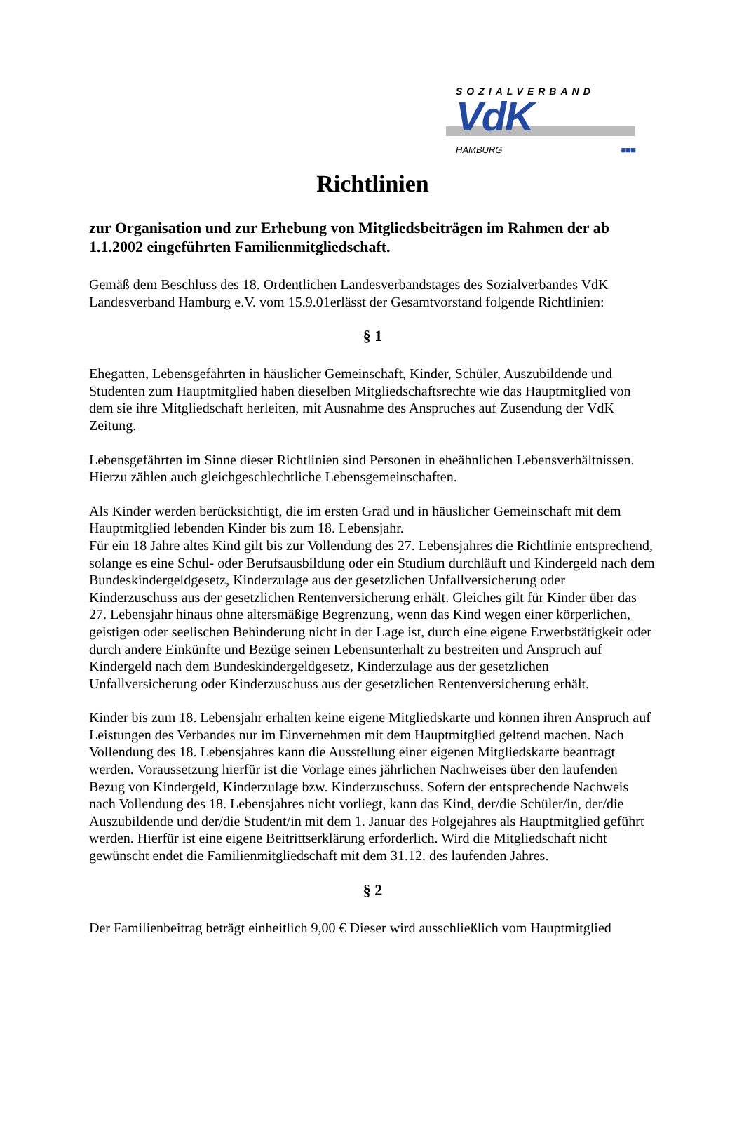SOZIALVERBAND
VdK
HAMBURG ■■■
Richtlinien
zur Organisation und zur Erhebung von Mitgliedsbeiträgen im Rahmen der ab 1.1.2002 eingeführten Familienmitgliedschaft.
Gemäß dem Beschluss des 18. Ordentlichen Landesverbandstages des Sozialverbandes VdK Landesverband Hamburg e.V. vom 15.9.01erlässt der Gesamtvorstand folgende Richtlinien:
§ 1
Ehegatten, Lebensgefährten in häuslicher Gemeinschaft, Kinder, Schüler, Auszubildende und Studenten zum Hauptmitglied haben dieselben Mitgliedschaftsrechte wie das Hauptmitglied von dem sie ihre Mitgliedschaft herleiten, mit Ausnahme des Anspruches auf Zusendung der VdK Zeitung.
Lebensgefährten im Sinne dieser Richtlinien sind Personen in eheähnlichen Lebensverhältnissen. Hierzu zählen auch gleichgeschlechtliche Lebensgemeinschaften.
Als Kinder werden berücksichtigt, die im ersten Grad und in häuslicher Gemeinschaft mit dem Hauptmitglied lebenden Kinder bis zum 18. Lebensjahr.
Für ein 18 Jahre altes Kind gilt bis zur Vollendung des 27. Lebensjahres die Richtlinie entsprechend, solange es eine Schul- oder Berufsausbildung oder ein Studium durchläuft und Kindergeld nach dem Bundeskindergeldgesetz, Kinderzulage aus der gesetzlichen Unfallversicherung oder Kinderzuschuss aus der gesetzlichen Rentenversicherung erhält. Gleiches gilt für Kinder über das 27. Lebensjahr hinaus ohne altersmäßige Begrenzung, wenn das Kind wegen einer körperlichen, geistigen oder seelischen Behinderung nicht in der Lage ist, durch eine eigene Erwerbstätigkeit oder durch andere Einkünfte und Bezüge seinen Lebensunterhalt zu bestreiten und Anspruch auf Kindergeld nach dem Bundeskindergeldgesetz, Kinderzulage aus der gesetzlichen Unfallversicherung oder Kinderzuschuss aus der gesetzlichen Rentenversicherung erhält.
Kinder bis zum 18. Lebensjahr erhalten keine eigene Mitgliedskarte und können ihren Anspruch auf Leistungen des Verbandes nur im Einvernehmen mit dem Hauptmitglied geltend machen. Nach Vollendung des 18. Lebensjahres kann die Ausstellung einer eigenen Mitgliedskarte beantragt werden. Voraussetzung hierfür ist die Vorlage eines jährlichen Nachweises über den laufenden Bezug von Kindergeld, Kinderzulage bzw. Kinderzuschuss. Sofern der entsprechende Nachweis nach Vollendung des 18. Lebensjahres nicht vorliegt, kann das Kind, der/die Schüler/in, der/die Auszubildende und der/die Student/in mit dem 1. Januar des Folgejahres als Hauptmitglied geführt werden. Hierfür ist eine eigene Beitrittserklärung erforderlich. Wird die Mitgliedschaft nicht gewünscht endet die Familienmitgliedschaft mit dem 31.12. des laufenden Jahres.
§ 2
Der Familienbeitrag beträgt einheitlich 9,00 € Dieser wird ausschließlich vom Hauptmitglied